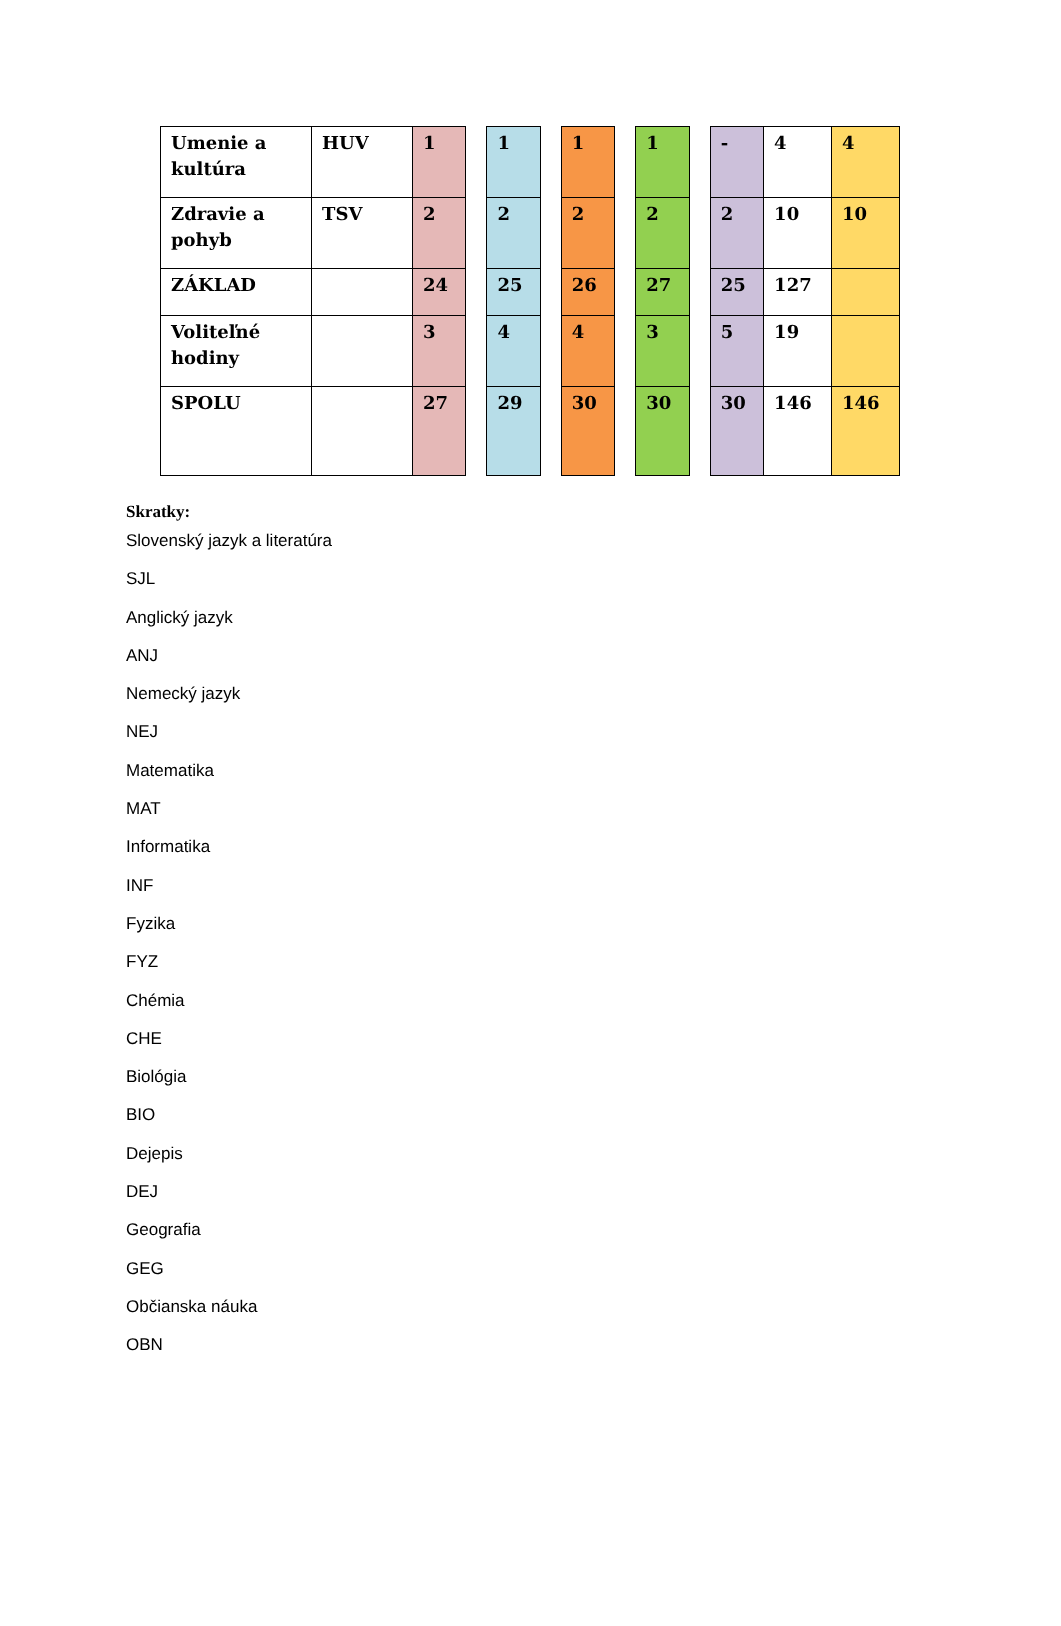| Umenie a kultúra | HUV | 1 | | 1 | | 1 | | 1 | | - | 4 | 4 |
| Zdravie a pohyb | TSV | 2 | | 2 | | 2 | | 2 | | 2 | 10 | 10 |
| ZÁKLAD | | 24 | | 25 | | 26 | | 27 | | 25 | 127 | |
| Voliteľné hodiny | | 3 | | 4 | | 4 | | 3 | | 5 | 19 | |
| SPOLU | | 27 | | 29 | | 30 | | 30 | | 30 | 146 | 146 |
Skratky:
Slovenský jazyk a literatúra
SJL
Anglický jazyk
ANJ
Nemecký jazyk
NEJ
Matematika
MAT
Informatika
INF
Fyzika
FYZ
Chémia
CHE
Biológia
BIO
Dejepis
DEJ
Geografia
GEG
Občianska náuka
OBN